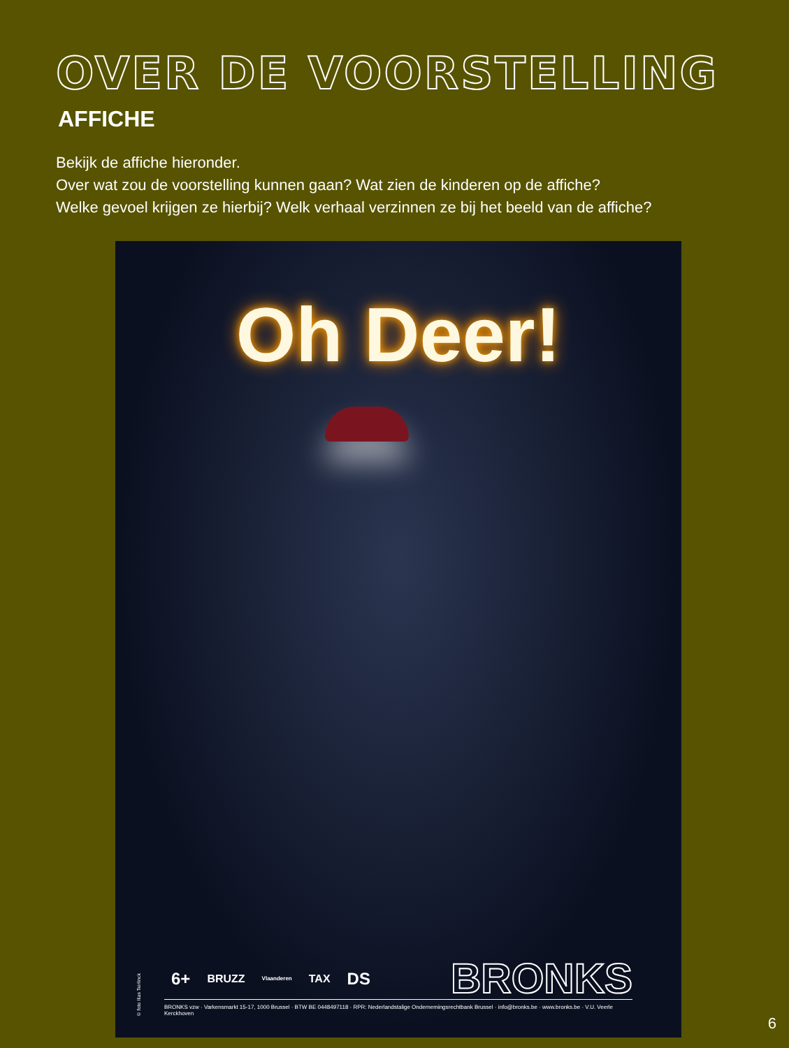OVER DE VOORSTELLING
AFFICHE
Bekijk de affiche hieronder.
Over wat zou de voorstelling kunnen gaan? Wat zien de kinderen op de affiche?
Welke gevoel krijgen ze hierbij? Welk verhaal verzinnen ze bij het beeld van de affiche?
Oh Deer!
6+ BRUZZ Vlaanderen TAX DS BRONKS
BRONKS vzw · Varkensmarkt 15-17, 1000 Brussel · BTW BE 0448497118 · RPR: Nederlandstalige Ondernemingsrechtbank Brussel · info@bronks.be · www.bronks.be · V.U. Veerle Kerckhoven
© foto Ilias Teirlinck
6